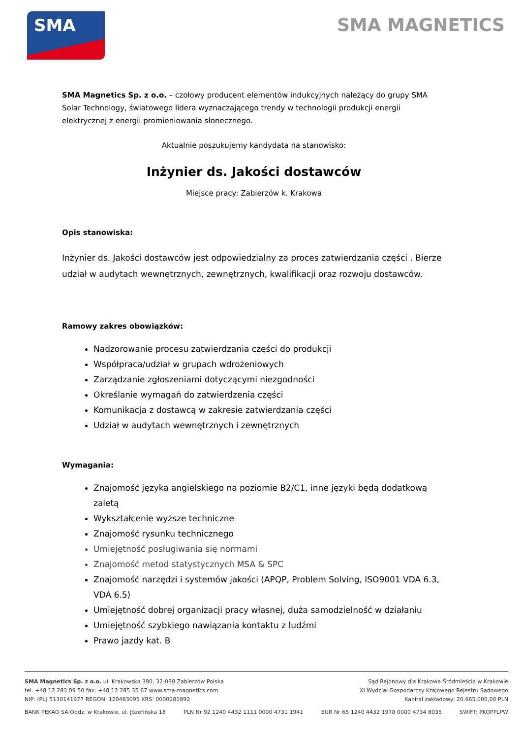SMA SMA MAGNETICS
SMA Magnetics Sp. z o.o. – czołowy producent elementów indukcyjnych należący do grupy SMA Solar Technology, światowego lidera wyznaczającego trendy w technologii produkcji energii elektrycznej z energii promieniowania słonecznego.
Aktualnie poszukujemy kandydata na stanowisko:
Inżynier ds. Jakości dostawców
Miejsce pracy: Zabierzów k. Krakowa
Opis stanowiska:
Inżynier ds. Jakości dostawców jest odpowiedzialny za proces zatwierdzania części . Bierze udział w audytach wewnętrznych, zewnętrznych, kwalifikacji oraz rozwoju dostawców.
Ramowy zakres obowiązków:
Nadzorowanie procesu zatwierdzania części do produkcji
Współpraca/udział w grupach wdrożeniowych
Zarządzanie zgłoszeniami dotyczącymi niezgodności
Określanie wymagań do zatwierdzenia części
Komunikacja z dostawcą w zakresie zatwierdzania części
Udział w audytach wewnętrznych i zewnętrznych
Wymagania:
Znajomość języka angielskiego na poziomie B2/C1, inne języki będą dodatkową zaletą
Wykształcenie wyższe techniczne
Znajomość rysunku technicznego
Umiejętność posługiwania się normami
Znajomość metod statystycznych MSA & SPC
Znajomość narzędzi i systemów jakości (APQP, Problem Solving, ISO9001 VDA 6.3, VDA 6.5)
Umiejętność dobrej organizacji pracy własnej, duża samodzielność w działaniu
Umiejętność szybkiego nawiązania kontaktu z ludźmi
Prawo jazdy kat. B
SMA Magnetics Sp. z o.o. ul. Krakowska 390, 32-080 Zabierzów Polska
tel. +48 12 283 09 50 fax: +48 12 285 35 67 www.sma-magnetics.com
NIP: (PL) 5130141977 REGON: 120483095 KRS: 0000281892
Sąd Rejonowy dla Krakowa-Śródmieścia w Krakowie
XI Wydział Gospodarczy Krajowego Rejestru Sądowego
Kapitał zakładowy: 20.665.000,00 PLN
BANK PEKAO SA Oddz. w Krakowie, ul. Józefińska 18 PLN Nr 92 1240 4432 1111 0000 4731 1941 EUR Nr 65 1240 4432 1978 0000 4734 8035 SWIFT: PKOPPLPW